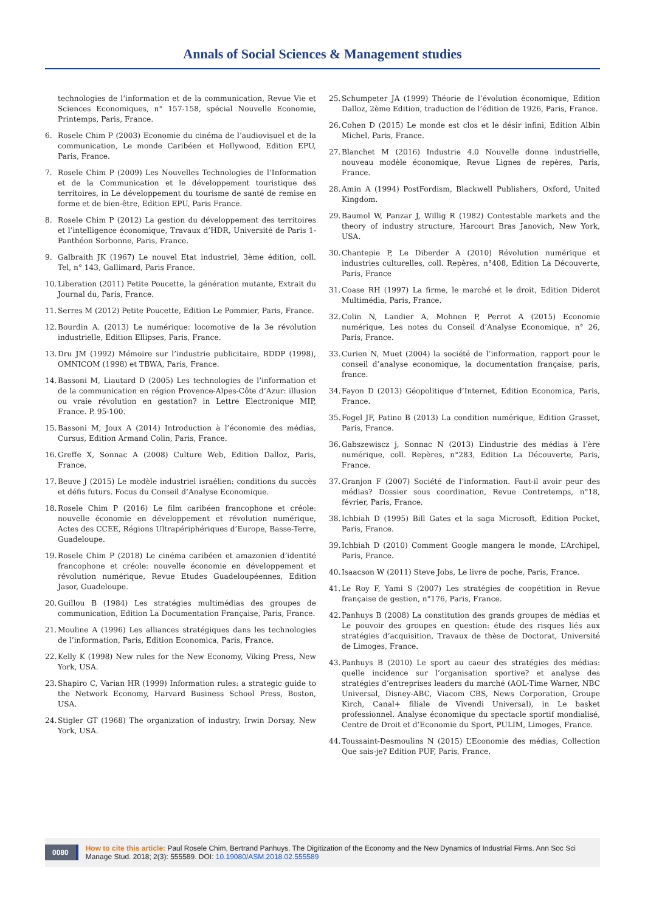Annals of Social Sciences & Management studies
technologies de l’information et de la communication, Revue Vie et Sciences Economiques, n° 157-158, spécial Nouvelle Economie, Printemps, Paris, France.
6. Rosele Chim P (2003) Economie du cinéma de l’audiovisuel et de la communication, Le monde Caribéen et Hollywood, Edition EPU, Paris, France.
7. Rosele Chim P (2009) Les Nouvelles Technologies de l’Information et de la Communication et le développement touristique des territoires, in Le développement du tourisme de santé de remise en forme et de bien-être, Edition EPU, Paris France.
8. Rosele Chim P (2012) La gestion du développement des territoires et l’intelligence économique, Travaux d’HDR, Université de Paris 1-Panthéon Sorbonne, Paris, France.
9. Galbraith JK (1967) Le nouvel Etat industriel, 3ème édition, coll. Tel, n° 143, Gallimard, Paris France.
10. Liberation (2011) Petite Poucette, la génération mutante, Extrait du Journal du, Paris, France.
11. Serres M (2012) Petite Poucette, Edition Le Pommier, Paris, France.
12. Bourdin A. (2013) Le numérique: locomotive de la 3e révolution industrielle, Edition Ellipses, Paris, France.
13. Dru JM (1992) Mémoire sur l’industrie publicitaire, BDDP (1998), OMNICOM (1998) et TBWA, Paris, France.
14. Bassoni M, Liautard D (2005) Les technologies de l’information et de la communication en région Provence-Alpes-Côte d’Azur: illusion ou vraie révolution en gestation? in Lettre Electronique MIP, France. P. 95-100.
15. Bassoni M, Joux A (2014) Introduction à l’économie des médias, Cursus, Edition Armand Colin, Paris, France.
16. Greffe X, Sonnac A (2008) Culture Web, Edition Dalloz, Paris, France.
17. Beuve J (2015) Le modèle industriel israélien: conditions du succès et défis futurs. Focus du Conseil d’Analyse Economique.
18. Rosele Chim P (2016) Le film caribéen francophone et créole: nouvelle économie en développement et révolution numérique, Actes des CCEE, Régions Ultrapériphériques d’Europe, Basse-Terre, Guadeloupe.
19. Rosele Chim P (2018) Le cinéma caribéen et amazonien d’identité francophone et créole: nouvelle économie en développement et révolution numérique, Revue Etudes Guadeloupéennes, Edition Jasor, Guadeloupe.
20. Guillou B (1984) Les stratégies multimédias des groupes de communication, Edition La Documentation Française, Paris, France.
21. Mouline A (1996) Les alliances stratégiques dans les technologies de l’information, Paris, Edition Economica, Paris, France.
22. Kelly K (1998) New rules for the New Economy, Viking Press, New York, USA.
23. Shapiro C, Varian HR (1999) Information rules: a strategic guide to the Network Economy, Harvard Business School Press, Boston, USA.
24. Stigler GT (1968) The organization of industry, Irwin Dorsay, New York, USA.
25. Schumpeter JA (1999) Théorie de l’évolution économique, Edition Dalloz, 2ème Edition, traduction de l’édition de 1926, Paris, France.
26. Cohen D (2015) Le monde est clos et le désir infini, Edition Albin Michel, Paris, France.
27. Blanchet M (2016) Industrie 4.0 Nouvelle donne industrielle, nouveau modèle économique, Revue Lignes de repères, Paris, France.
28. Amin A (1994) PostFordism, Blackwell Publishers, Oxford, United Kingdom.
29. Baumol W, Panzar J, Willig R (1982) Contestable markets and the theory of industry structure, Harcourt Bras Janovich, New York, USA.
30. Chantepie P, Le Diberder A (2010) Révolution numérique et industries culturelles, coll. Repères, n°408, Edition La Découverte, Paris, France
31. Coase RH (1997) La firme, le marché et le droit, Edition Diderot Multimédia, Paris, France.
32. Colin N, Landier A, Mohnen P, Perrot A (2015) Economie numérique, Les notes du Conseil d’Analyse Economique, n° 26, Paris, France.
33. Curien N, Muet (2004) la société de l’information, rapport pour le conseil d’analyse economique, la documentation française, paris, france.
34. Fayon D (2013) Géopolitique d’Internet, Edition Economica, Paris, France.
35. Fogel JF, Patino B (2013) La condition numérique, Edition Grasset, Paris, France.
36. Gabszewiscz j, Sonnac N (2013) L’industrie des médias à l’ère numérique, coll. Repères, n°283, Edition La Découverte, Paris, France.
37. Granjon F (2007) Société de l’information. Faut-il avoir peur des médias? Dossier sous coordination, Revue Contretemps, n°18, février, Paris, France.
38. Ichbiah D (1995) Bill Gates et la saga Microsoft, Edition Pocket, Paris, France.
39. Ichbiah D (2010) Comment Google mangera le monde, L’Archipel, Paris, France.
40. Isaacson W (2011) Steve Jobs, Le livre de poche, Paris, France.
41. Le Roy F, Yami S (2007) Les stratégies de coopétition in Revue française de gestion, n°176, Paris, France.
42. Panhuys B (2008) La constitution des grands groupes de médias et Le pouvoir des groupes en question: étude des risques liés aux stratégies d’acquisition, Travaux de thèse de Doctorat, Université de Limoges, France.
43. Panhuys B (2010) Le sport au caeur des stratégies des médias: quelle incidence sur l’organisation sportive? et analyse des stratégies d’entreprises leaders du marché (AOL-Time Warner, NBC Universal, Disney-ABC, Viacom CBS, News Corporation, Groupe Kirch, Canal+ filiale de Vivendi Universal), in Le basket professionnel. Analyse économique du spectacle sportif mondialisé, Centre de Droit et d’Economie du Sport, PULIM, Limoges, France.
44. Toussaint-Desmoulins N (2015) L’Economie des médias, Collection Que sais-je? Edition PUF, Paris, France.
0080 How to cite this article: Paul Rosele Chim, Bertrand Panhuys. The Digitization of the Economy and the New Dynamics of Industrial Firms. Ann Soc Sci Manage Stud. 2018; 2(3): 555589. DOI: 10.19080/ASM.2018.02.555589